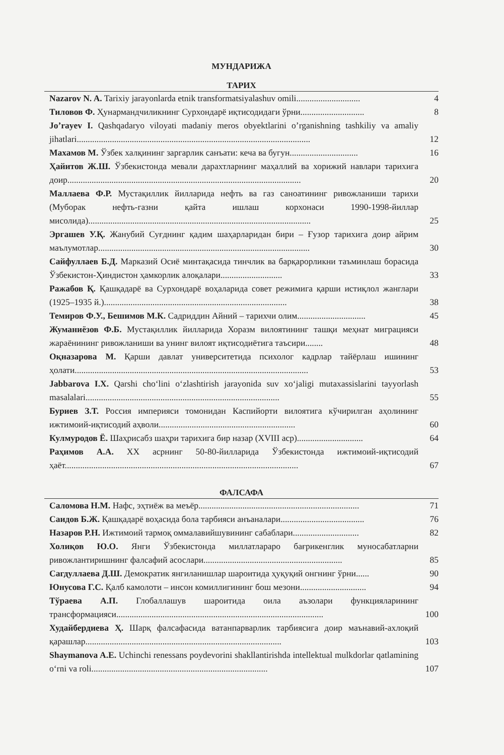МУНДАРИЖА
ТАРИХ
Nazarov N. A. Tarixiy jarayonlarda etnik transformatsiyalashuv omili............................. 4
Тиловов Ф. Ҳунармандчиликнинг Сурхондарё иқтисодидаги ўрни............................. 8
Jo’rayev I. Qashqadaryo viloyati madaniy meros obyektlarini o’rganishning tashkiliy va amaliy jihatlari.......................................................................................................... 12
Махамов М. Ўзбек халқининг заргарлик санъати: кеча ва бугун............................... 16
Ҳайитов Ж.Ш. Ўзбекистонда мевали дарахтларнинг маҳаллий ва хорижий навлари тарихига доир.......................................................................................................... 20
Маллаева Ф.Р. Мустақиллик йилларида нефть ва газ саноатининг ривожланиши тарихи (Муборак нефть-газни қайта ишлаш корхонаси 1990-1998-йиллар мисолида)..................................................................................................... 25
Эргашев У.Қ. Жанубий Суғднинг қадим шаҳарларидан бири – Ғузор тарихига доир айрим маълумотлар................................................................................................ 30
Сайфуллаев Б.Д. Марказий Осиё минтақасида тинчлик ва барқарорликни таъминлаш борасида Ўзбекистон-Ҳиндистон ҳамкорлик алоқалари............................ 33
Ражабов Қ. Қашқадарё ва Сурхондарё воҳаларида совет режимига қарши истиқлол жанглари (1925–1935 й.)................................................................................... 38
Темиров Ф.У., Бешимов М.К. Садриддин Айний – тарихчи олим............................... 45
Жуманиёзов Ф.Б. Мустақиллик йилларида Хоразм вилоятининг ташқи меҳнат миграцияси жараёнининг ривожланиши ва унинг вилоят иқтисодиётига таъсири........ 48
Оқназарова М. Қарши давлат университетида психолог кадрлар тайёрлаш ишининг ҳолати.......................................................................................................... 53
Jabbarova I.X. Qarshi cho‘lini o‘zlashtirish jarayonida suv xo‘jaligi mutaxassislarini tayyorlash masalalari........................................................................................ 55
Буриев З.Т. Россия империяси томонидан Каспийорти вилоятига кўчирилган аҳолининг ижтимоий-иқтисодий аҳволи.............................................................. 60
Кулмуродов Ё. Шаҳрисабз шаҳри тарихига бир назар (XVIII аср).............................. 64
Раҳимов А.А. XX асрнинг 50-80-йилларида Ўзбекистонда ижтимоий-иқтисодий ҳаёт.......................................................................................................... 67
ФАЛСАФА
Саломова Н.М. Нафс, эҳтиёж ва меъёр......................................................................... 71
Саидов Б.Ж. Қашқадарё воҳасида бола тарбияси анъаналари...................................... 76
Назаров Р.Н. Ижтимоий тармоқ оммалавийшувининг сабаблари.............................. 82
Холиқов Ю.О. Янги Ўзбекистонда миллатлараро бағрикенглик муносабатларни ривожлантиришнинг фалсафий асослари............................................................... 85
Сагдуллаева Д.Ш. Демократик янгиланишлар шароитида ҳуқуқий онгнинг ўрни...... 90
Юнусова Г.С. Қалб камолоти – инсон комиллигининг бош мезони.............................. 94
Тўраева А.П. Глобаллашув шароитида оила аъзолари функцияларининг трансформацияси.............................................................................................. 100
Худайбердиева Ҳ. Шарқ фалсафасида ватанпарварлик тарбиясига доир маънавий-ахлоқий қарашлар......................................................................................... 103
Shaymanova A.E. Uchinchi renessans poydevorini shakllantirishda intellektual mulkdorlar qatlamining o‘rni va roli................................................................................ 107